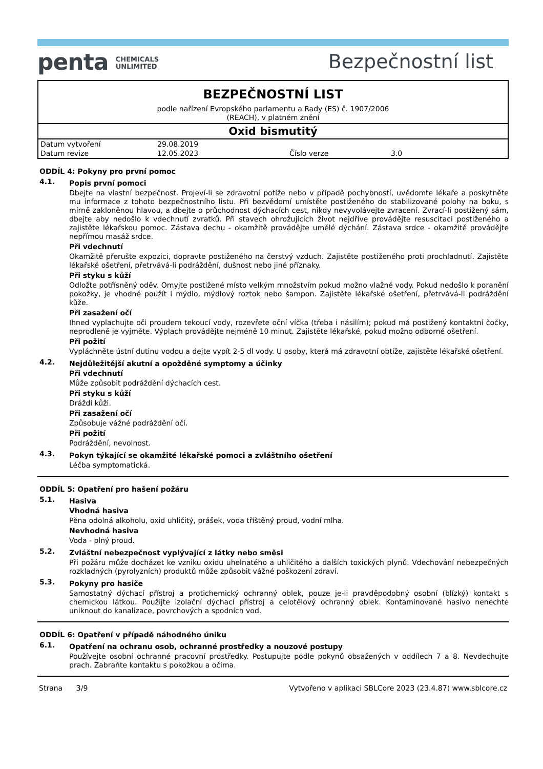penta CHEMICALS
UNLIMITED
Bezpečnostní list
BEZPEČNOSTNÍ LIST
podle nařízení Evropského parlamentu a Rady (ES) č. 1907/2006
(REACH), v platném znění
Oxid bismutitý
| Datum vytvoření | 29.08.2019 | | |
| Datum revize | 12.05.2023 | Číslo verze | 3.0 |
ODDÍL 4: Pokyny pro první pomoc
4.1.
Popis první pomoci
Dbejte na vlastní bezpečnost. Projeví-li se zdravotní potíže nebo v případě pochybností, uvědomte lékaře a poskytněte mu informace z tohoto bezpečnostního listu. Při bezvědomí umístěte postiženého do stabilizované polohy na boku, s mírně zakloněnou hlavou, a dbejte o průchodnost dýchacích cest, nikdy nevyvolávejte zvracení. Zvrací-li postižený sám, dbejte aby nedošlo k vdechnutí zvratků. Při stavech ohrožujících život nejdříve provádějte resuscitaci postiženého a zajistěte lékařskou pomoc. Zástava dechu - okamžitě provádějte umělé dýchání. Zástava srdce - okamžitě provádějte nepřímou masáž srdce.
Při vdechnutí
Okamžitě přerušte expozici, dopravte postiženého na čerstvý vzduch. Zajistěte postiženého proti prochladnutí. Zajistěte lékařské ošetření, přetrvává-li podráždění, dušnost nebo jiné příznaky.
Při styku s kůží
Odložte potřísněný oděv. Omyjte postižené místo velkým množstvím pokud možno vlažné vody. Pokud nedošlo k poranění pokožky, je vhodné použít i mýdlo, mýdlový roztok nebo šampon. Zajistěte lékařské ošetření, přetrvává-li podráždění kůže.
Při zasažení očí
Ihned vyplachujte oči proudem tekoucí vody, rozevřete oční víčka (třeba i násilím); pokud má postižený kontaktní čočky, neprodleně je vyjměte. Výplach provádějte nejméně 10 minut. Zajistěte lékařské, pokud možno odborné ošetření.
Při požití
Vypláchněte ústní dutinu vodou a dejte vypít 2-5 dl vody. U osoby, která má zdravotní obtíže, zajistěte lékařské ošetření.
4.2.
Nejdůležitější akutní a opožděné symptomy a účinky
Při vdechnutí
Může způsobit podráždění dýchacích cest.
Při styku s kůží
Dráždí kůži.
Při zasažení očí
Způsobuje vážné podráždění očí.
Při požití
Podráždění, nevolnost.
4.3.
Pokyn týkající se okamžité lékařské pomoci a zvláštního ošetření
Léčba symptomatická.
ODDÍL 5: Opatření pro hašení požáru
5.1.
Hasiva
Vhodná hasiva
Pěna odolná alkoholu, oxid uhličitý, prášek, voda tříštěný proud, vodní mlha.
Nevhodná hasiva
Voda - plný proud.
5.2.
Zvláštní nebezpečnost vyplývající z látky nebo směsi
Při požáru může docházet ke vzniku oxidu uhelnatého a uhličitého a dalších toxických plynů. Vdechování nebezpečných rozkladných (pyrolyzních) produktů může způsobit vážné poškození zdraví.
5.3.
Pokyny pro hasiče
Samostatný dýchací přístroj a protichemický ochranný oblek, pouze je-li pravděpodobný osobní (blízký) kontakt s chemickou látkou. Použijte izolační dýchací přístroj a celotělový ochranný oblek. Kontaminované hasivo nenechte uniknout do kanalizace, povrchových a spodních vod.
ODDÍL 6: Opatření v případě náhodného úniku
6.1.
Opatření na ochranu osob, ochranné prostředky a nouzové postupy
Používejte osobní ochranné pracovní prostředky. Postupujte podle pokynů obsažených v oddílech 7 a 8. Nevdechujte prach. Zabraňte kontaktu s pokožkou a očima.
Strana 3/9 Vytvořeno v aplikaci SBLCore 2023 (23.4.87) www.sblcore.cz